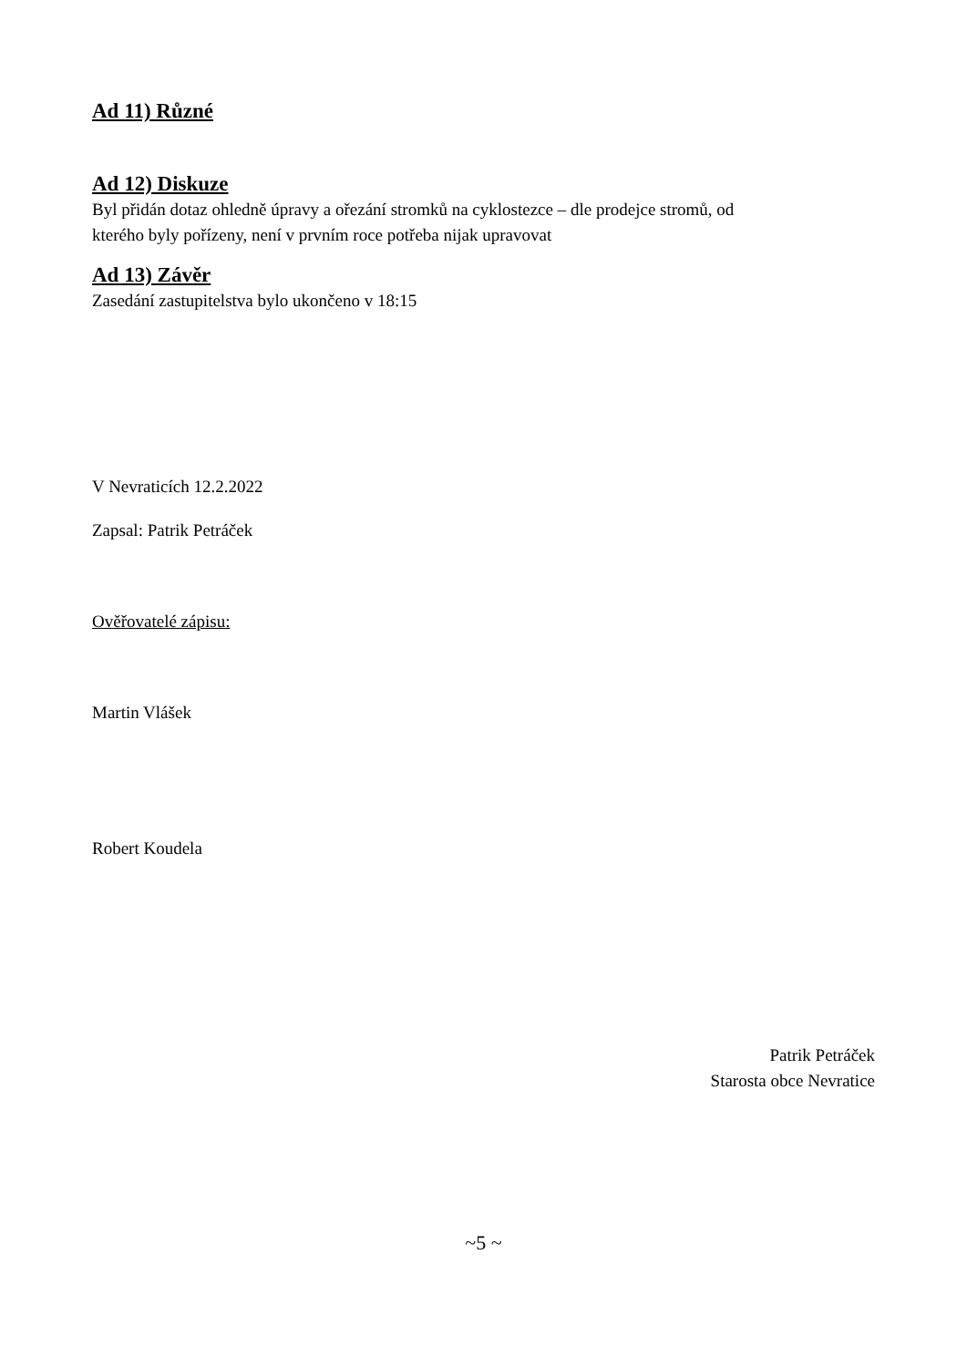Ad 11) Různé
Ad 12) Diskuze
Byl přidán dotaz ohledně úpravy a ořezání stromků na cyklostezce – dle prodejce stromů, od
kterého byly pořízeny, není v prvním roce potřeba nijak upravovat
Ad 13) Závěr
Zasedání zastupitelstva bylo ukončeno v 18:15
V Nevraticích 12.2.2022
Zapsal: Patrik Petráček
Ověřovatelé zápisu:
Martin Vlášek
Robert Koudela
Patrik Petráček
Starosta obce Nevratice
~5 ~